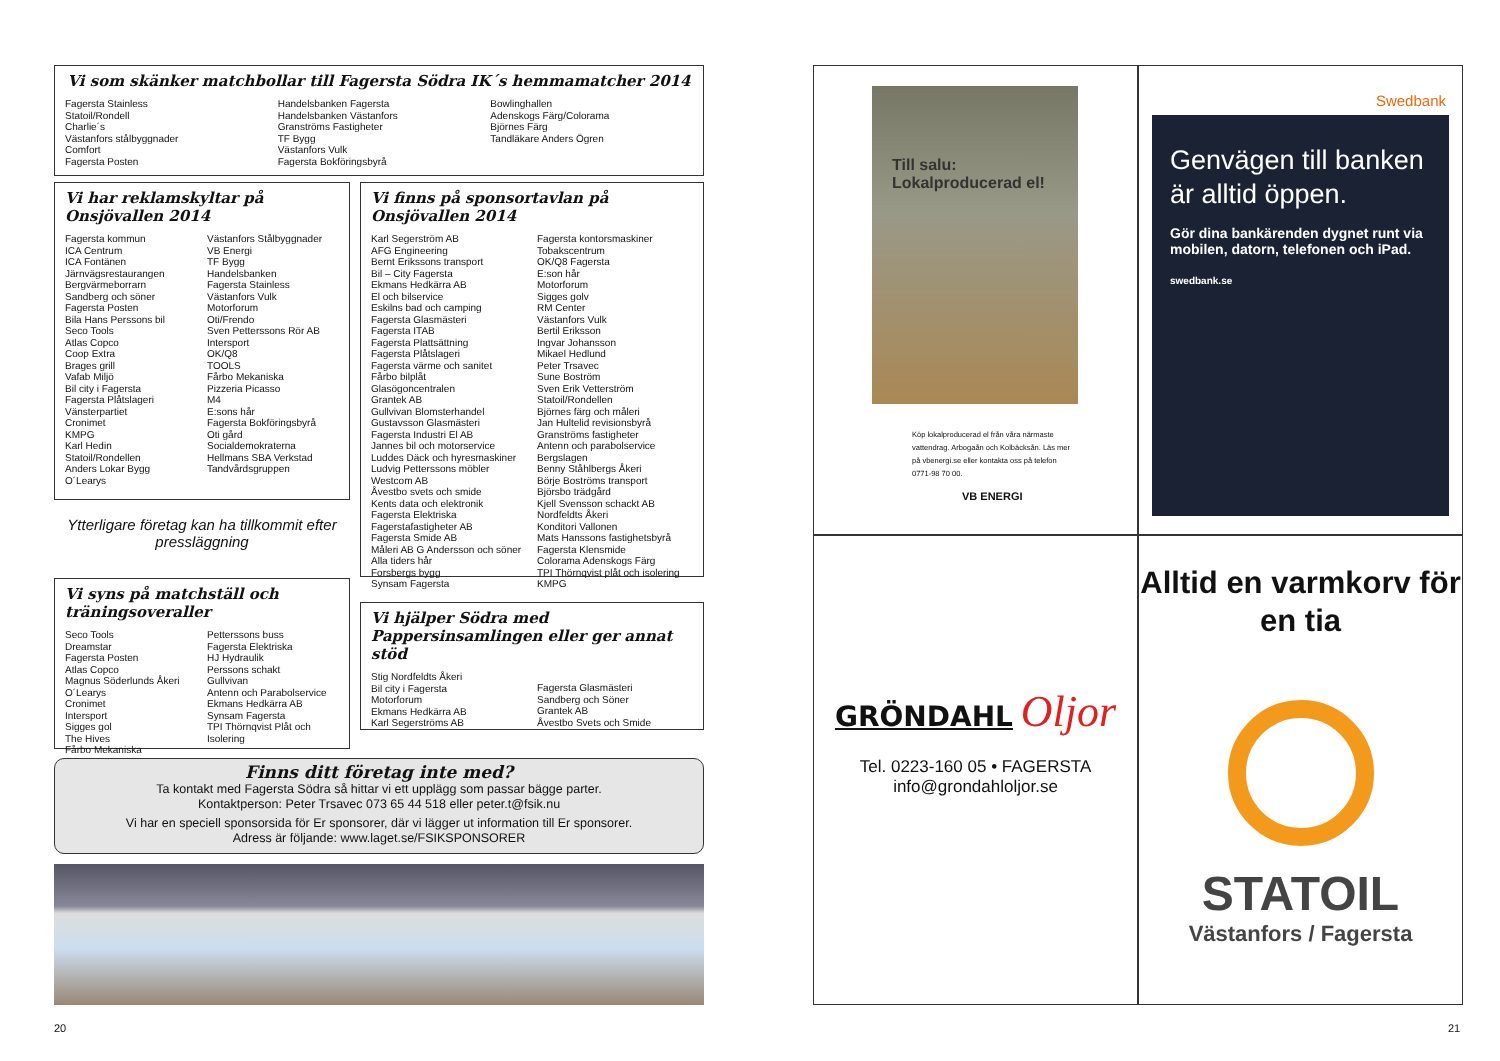Vi som skänker matchbollar till Fagersta Södra IK´s hemmamatcher 2014
Fagersta Stainless
Statoil/Rondell
Charlie´s
Västanfors stålbyggnader
Comfort
Fagersta Posten
Handelsbanken Fagersta
Handelsbanken Västanfors
Granströms Fastigheter
TF Bygg
Västanfors Vulk
Fagersta Bokföringsbyrå
Bowlinghallen
Adenskogs Färg/Colorama
Björnes Färg
Tandläkare Anders Ögren
Vi har reklamskyltar på Onsjövallen 2014
Fagersta kommun
ICA Centrum
ICA Fontänen
Järnvägsrestaurangen
Bergvärmeborrarn
Sandberg och söner
Fagersta Posten
Bila Hans Perssons bil
Seco Tools
Atlas Copco
Coop Extra
Brages grill
Vafab Miljö
Bil city i Fagersta
Fagersta Plåtslageri
Vänsterpartiet
Cronimet
KMPG
Karl Hedin
Statoil/Rondellen
Anders Lokar Bygg
O´Learys
Västanfors Stålbyggnader
VB Energi
TF Bygg
Handelsbanken
Fagersta Stainless
Västanfors Vulk
Motorforum
Oti/Frendo
Sven Petterssons Rör AB
Intersport
OK/Q8
TOOLS
Fårbo Mekaniska
Pizzeria Picasso
M4
E:sons hår
Fagersta Bokföringsbyrå
Oti gård
Socialdemokraterna
Hellmans SBA Verkstad
Tandvårdsgruppen
Vi finns på sponsortavlan på Onsjövallen 2014
Karl Segerström AB
AFG Engineering
Bernt Erikssons transport
Bil – City Fagersta
Ekmans Hedkärra AB
El och bilservice
Eskilns bad och camping
Fagersta Glasmästeri
Fagersta ITAB
Fagersta Plattsättning
Fagersta Plåtslageri
Fagersta värme och sanitet
Fårbo bilplåt
Glasögoncentralen
Grantek AB
Gullvivan Blomsterhandel
Gustavsson Glasmästeri
Fagersta Industri El AB
Jannes bil och motorservice
Luddes Däck och hyresmaskiner
Ludvig Petterssons möbler
Westcom AB
Åvestbo svets och smide
Kents data och elektronik
Fagersta Elektriska
Fagerstafastigheter AB
Fagersta Smide AB
Måleri AB G Andersson och söner
Alla tiders hår
Forsbergs bygg
Synsam Fagersta
Fagersta kontorsmaskiner
Tobakscentrum
OK/Q8 Fagersta
E:son hår
Motorforum
Sigges golv
RM Center
Västanfors Vulk
Bertil Eriksson
Ingvar Johansson
Mikael Hedlund
Peter Trsavec
Sune Boström
Sven Erik Vetterström
Statoil/Rondellen
Björnes färg och måleri
Jan Hultelid revisionsbyrå
Granströms fastigheter
Antenn och parabolservice
Bergslagen
Benny Ståhlbergs Åkeri
Börje Boströms transport
Björsbo trädgård
Kjell Svensson schackt AB
Nordfeldts Åkeri
Konditori Vallonen
Mats Hanssons fastighetsbyrå
Fagersta Klensmide
Colorama Adenskogs Färg
TPI Thörnqvist plåt och isolering
KMPG
Ytterligare företag kan ha tillkommit efter pressläggning
Vi syns på matchställ och träningsoveraller
Seco Tools
Dreamstar
Fagersta Posten
Atlas Copco
Magnus Söderlunds Åkeri
O´Learys
Cronimet
Intersport
Sigges gol
The Hives
Fårbo Mekaniska
Petterssons buss
Fagersta Elektriska
HJ Hydraulik
Perssons schakt
Gullvivan
Antenn och Parabolservice
Ekmans Hedkärra AB
Synsam Fagersta
TPI Thörnqvist Plåt och Isolering
Vi hjälper Södra med Pappersinsamlingen eller ger annat stöd
Stig Nordfeldts Åkeri
Bil city i Fagersta
Motorforum
Ekmans Hedkärra AB
Karl Segerströms AB
Fagersta Glasmästeri
Sandberg och Söner
Grantek AB
Åvestbo Svets och Smide
Finns ditt företag inte med?
Ta kontakt med Fagersta Södra så hittar vi ett upplägg som passar bägge parter.
Kontaktperson: Peter Trsavec 073 65 44 518 eller peter.t@fsik.nu
Vi har en speciell sponsorsida för Er sponsorer, där vi lägger ut information till Er sponsorer.
Adress är följande: www.laget.se/FSIKSPONSORER
20 21
Till salu: Lokalproducerad el!
Köp lokalproducerad el från våra närmaste vattendrag. Arbogaån och Kolbäcksån. Läs mer på vbenergi.se eller kontakta oss på telefon 0771-98 70 00.
VB ENERGI
Swedbank
Genvägen till banken är alltid öppen.
Gör dina bankärenden dygnet runt via mobilen, datorn, telefonen och iPad.
swedbank.se
GRÖNDAHL Oljor
Tel. 0223-160 05 • FAGERSTA
info@grondahloljor.se
Alltid en varmkorv för en tia
STATOIL
Västanfors / Fagersta